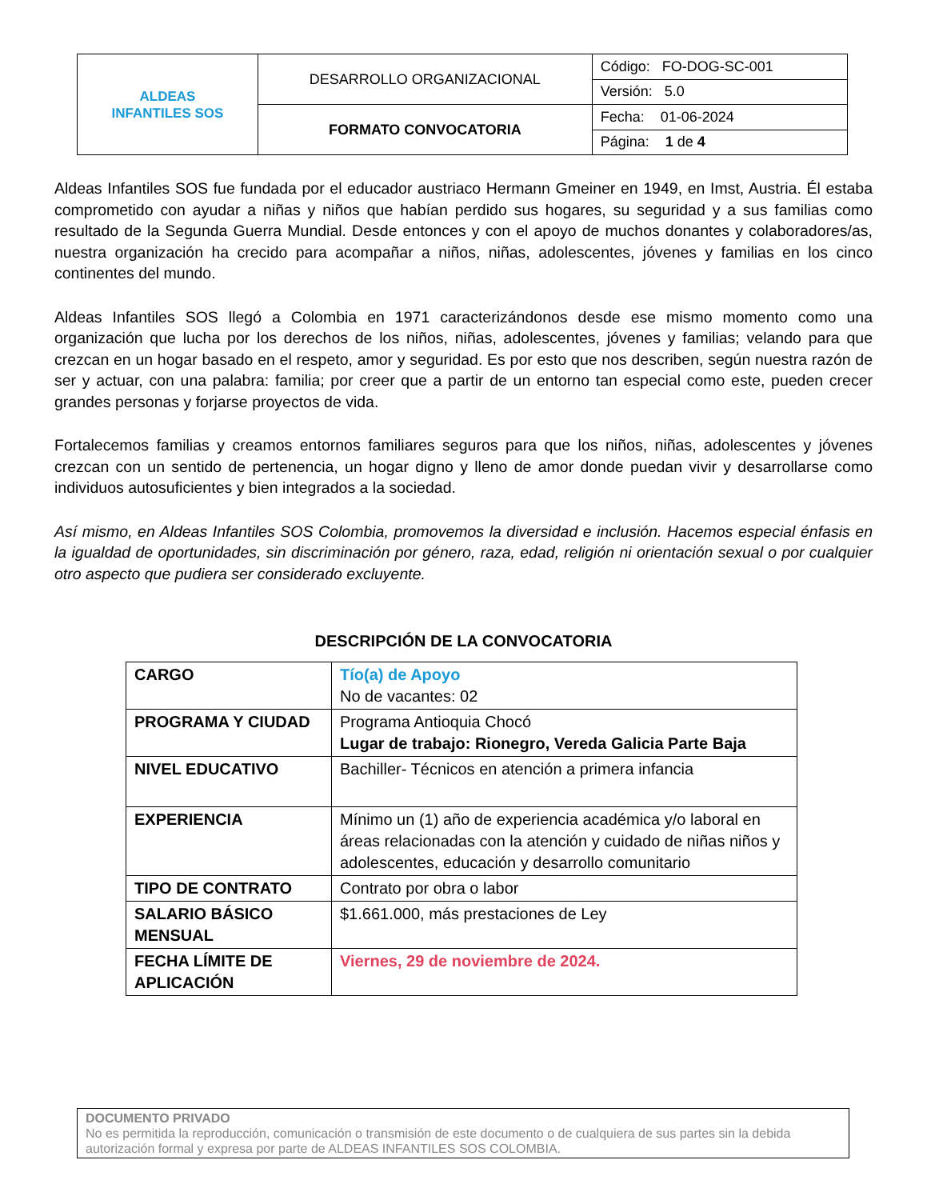| ALDEAS INFANTILES SOS | DESARROLLO ORGANIZACIONAL | Código: FO-DOG-SC-001 |
| | | Versión: 5.0 |
| | FORMATO CONVOCATORIA | Fecha: 01-06-2024 |
| | | Página: 1 de 4 |
Aldeas Infantiles SOS fue fundada por el educador austriaco Hermann Gmeiner en 1949, en Imst, Austria. Él estaba comprometido con ayudar a niñas y niños que habían perdido sus hogares, su seguridad y a sus familias como resultado de la Segunda Guerra Mundial. Desde entonces y con el apoyo de muchos donantes y colaboradores/as, nuestra organización ha crecido para acompañar a niños, niñas, adolescentes, jóvenes y familias en los cinco continentes del mundo.
Aldeas Infantiles SOS llegó a Colombia en 1971 caracterizándonos desde ese mismo momento como una organización que lucha por los derechos de los niños, niñas, adolescentes, jóvenes y familias; velando para que crezcan en un hogar basado en el respeto, amor y seguridad. Es por esto que nos describen, según nuestra razón de ser y actuar, con una palabra: familia; por creer que a partir de un entorno tan especial como este, pueden crecer grandes personas y forjarse proyectos de vida.
Fortalecemos familias y creamos entornos familiares seguros para que los niños, niñas, adolescentes y jóvenes crezcan con un sentido de pertenencia, un hogar digno y lleno de amor donde puedan vivir y desarrollarse como individuos autosuficientes y bien integrados a la sociedad.
Así mismo, en Aldeas Infantiles SOS Colombia, promovemos la diversidad e inclusión. Hacemos especial énfasis en la igualdad de oportunidades, sin discriminación por género, raza, edad, religión ni orientación sexual o por cualquier otro aspecto que pudiera ser considerado excluyente.
DESCRIPCIÓN DE LA CONVOCATORIA
| CARGO | Tío(a) de Apoyo No de vacantes: 02 |
| PROGRAMA Y CIUDAD | Programa Antioquia Chocó Lugar de trabajo: Rionegro, Vereda Galicia Parte Baja |
| NIVEL EDUCATIVO | Bachiller- Técnicos en atención a primera infancia |
| EXPERIENCIA | Mínimo un (1) año de experiencia académica y/o laboral en áreas relacionadas con la atención y cuidado de niñas niños y adolescentes, educación y desarrollo comunitario |
| TIPO DE CONTRATO | Contrato por obra o labor |
| SALARIO BÁSICO MENSUAL | $1.661.000, más prestaciones de Ley |
| FECHA LÍMITE DE APLICACIÓN | Viernes, 29 de noviembre de 2024. |
DOCUMENTO PRIVADO
No es permitida la reproducción, comunicación o transmisión de este documento o de cualquiera de sus partes sin la debida autorización formal y expresa por parte de ALDEAS INFANTILES SOS COLOMBIA.